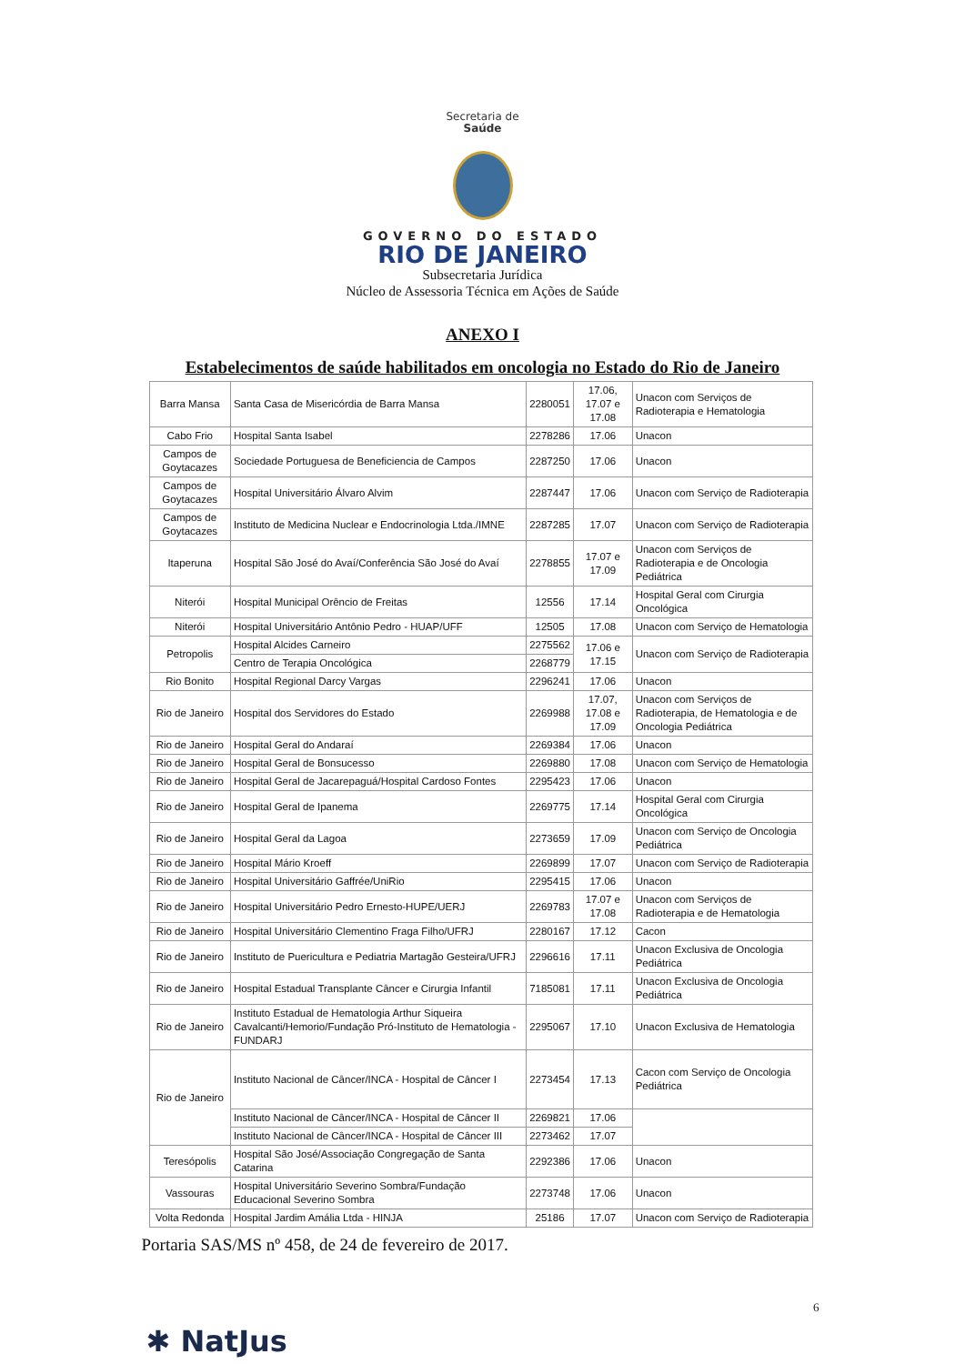Secretaria de
Saúde
GOVERNO DO ESTADO
RIO DE JANEIRO
Subsecretaria Jurídica
Núcleo de Assessoria Técnica em Ações de Saúde
ANEXO I
Estabelecimentos de saúde habilitados em oncologia no Estado do Rio de Janeiro
| Barra Mansa | Santa Casa de Misericórdia de Barra Mansa | 2280051 | 17.06, 17.07 e 17.08 | Unacon com Serviços de Radioterapia e Hematologia |
| Cabo Frio | Hospital Santa Isabel | 2278286 | 17.06 | Unacon |
| Campos de Goytacazes | Sociedade Portuguesa de Beneficiencia de Campos | 2287250 | 17.06 | Unacon |
| Campos de Goytacazes | Hospital Universitário Álvaro Alvim | 2287447 | 17.06 | Unacon com Serviço de Radioterapia |
| Campos de Goytacazes | Instituto de Medicina Nuclear e Endocrinologia Ltda./IMNE | 2287285 | 17.07 | Unacon com Serviço de Radioterapia |
| Itaperuna | Hospital São José do Avaí/Conferência São José do Avaí | 2278855 | 17.07 e 17.09 | Unacon com Serviços de Radioterapia e de Oncologia Pediátrica |
| Niterói | Hospital Municipal Orêncio de Freitas | 12556 | 17.14 | Hospital Geral com Cirurgia Oncológica |
| Niterói | Hospital Universitário Antônio Pedro - HUAP/UFF | 12505 | 17.08 | Unacon com Serviço de Hematologia |
| Petropolis | Hospital Alcides Carneiro | 2275562 | 17.06 e 17.15 | Unacon com Serviço de Radioterapia |
| | Centro de Terapia Oncológica | 2268779 | | |
| Rio Bonito | Hospital Regional Darcy Vargas | 2296241 | 17.06 | Unacon |
| Rio de Janeiro | Hospital dos Servidores do Estado | 2269988 | 17.07, 17.08 e 17.09 | Unacon com Serviços de Radioterapia, de Hematologia e de Oncologia Pediátrica |
| Rio de Janeiro | Hospital Geral do Andaraí | 2269384 | 17.06 | Unacon |
| Rio de Janeiro | Hospital Geral de Bonsucesso | 2269880 | 17.08 | Unacon com Serviço de Hematologia |
| Rio de Janeiro | Hospital Geral de Jacarepaguá/Hospital Cardoso Fontes | 2295423 | 17.06 | Unacon |
| Rio de Janeiro | Hospital Geral de Ipanema | 2269775 | 17.14 | Hospital Geral com Cirurgia Oncológica |
| Rio de Janeiro | Hospital Geral da Lagoa | 2273659 | 17.09 | Unacon com Serviço de Oncologia Pediátrica |
| Rio de Janeiro | Hospital Mário Kroeff | 2269899 | 17.07 | Unacon com Serviço de Radioterapia |
| Rio de Janeiro | Hospital Universitário Gaffrée/UniRio | 2295415 | 17.06 | Unacon |
| Rio de Janeiro | Hospital Universitário Pedro Ernesto-HUPE/UERJ | 2269783 | 17.07 e 17.08 | Unacon com Serviços de Radioterapia e de Hematologia |
| Rio de Janeiro | Hospital Universitário Clementino Fraga Filho/UFRJ | 2280167 | 17.12 | Cacon |
| Rio de Janeiro | Instituto de Puericultura e Pediatria Martagão Gesteira/UFRJ | 2296616 | 17.11 | Unacon Exclusiva de Oncologia Pediátrica |
| Rio de Janeiro | Hospital Estadual Transplante Câncer e Cirurgia Infantil | 7185081 | 17.11 | Unacon Exclusiva de Oncologia Pediátrica |
| Rio de Janeiro | Instituto Estadual de Hematologia Arthur Siqueira Cavalcanti/Hemorio/Fundação Pró-Instituto de Hematologia - FUNDARJ | 2295067 | 17.10 | Unacon Exclusiva de Hematologia |
| Rio de Janeiro | Instituto Nacional de Câncer/INCA - Hospital de Câncer I | 2273454 | 17.13 | Cacon com Serviço de Oncologia Pediátrica |
| | Instituto Nacional de Câncer/INCA - Hospital de Câncer II | 2269821 | 17.06 | |
| | Instituto Nacional de Câncer/INCA - Hospital de Câncer III | 2273462 | 17.07 | |
| Teresópolis | Hospital São José/Associação Congregação de Santa Catarina | 2292386 | 17.06 | Unacon |
| Vassouras | Hospital Universitário Severino Sombra/Fundação Educacional Severino Sombra | 2273748 | 17.06 | Unacon |
| Volta Redonda | Hospital Jardim Amália Ltda - HINJA | 25186 | 17.07 | Unacon com Serviço de Radioterapia |
Portaria SAS/MS nº 458, de 24 de fevereiro de 2017.
6
✱ NatJus